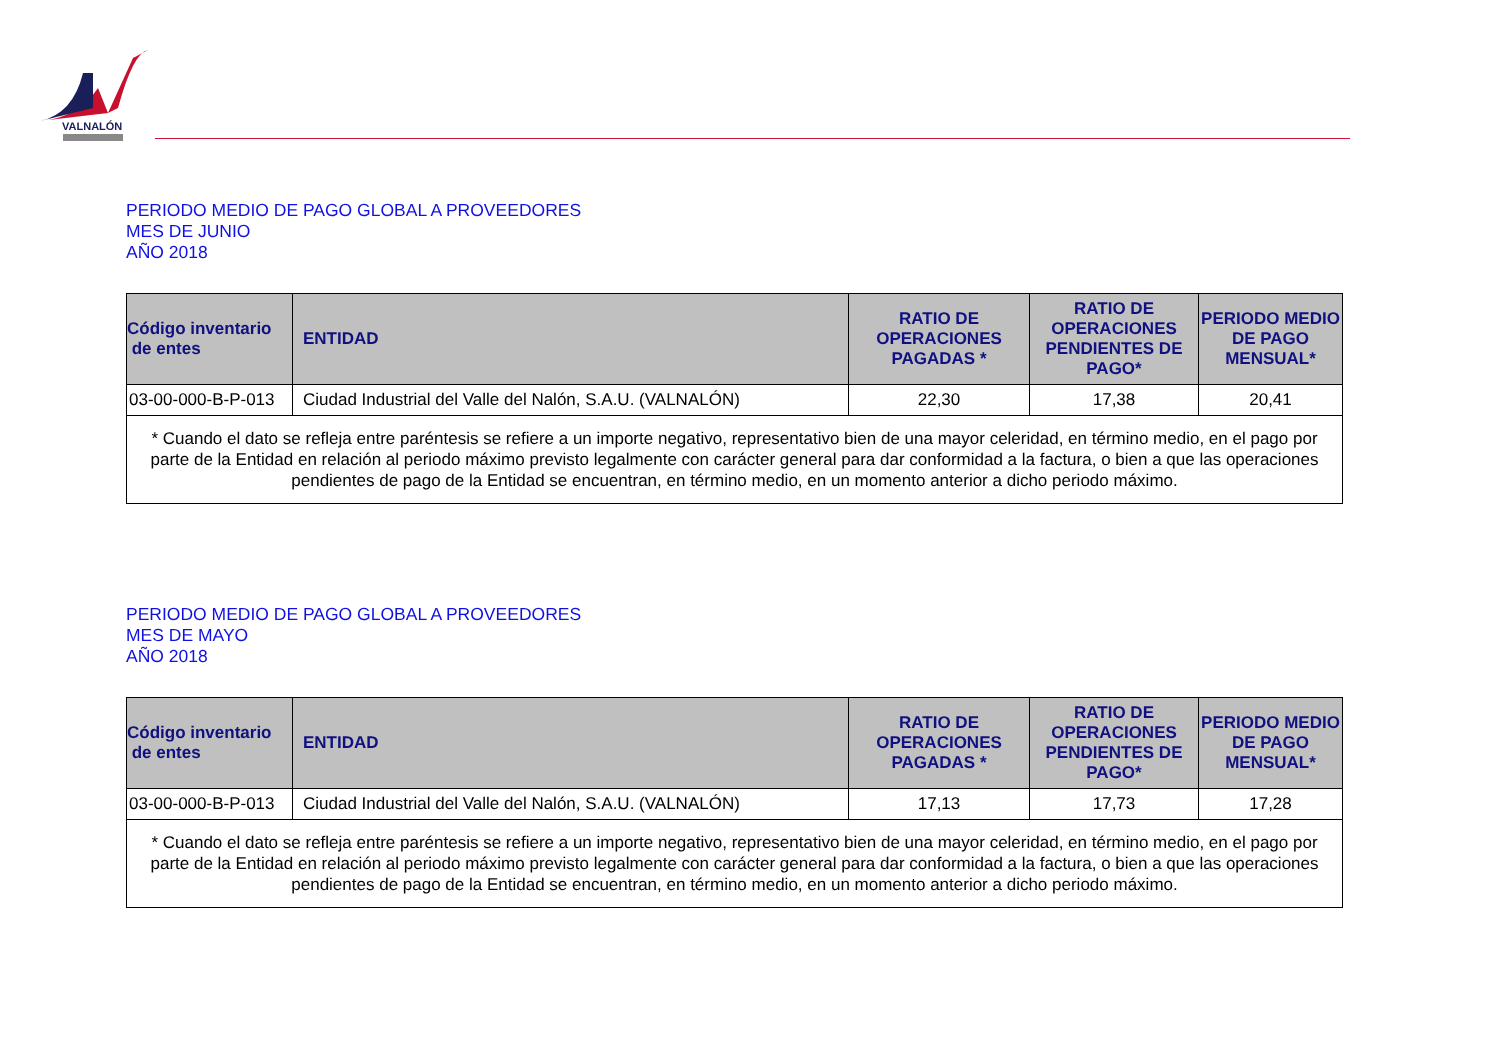VALNALÓN
PERIODO MEDIO DE PAGO GLOBAL A PROVEEDORES
MES DE JUNIO
AÑO 2018
| Código inventario de entes | ENTIDAD | RATIO DE OPERACIONES PAGADAS * | RATIO DE OPERACIONES PENDIENTES DE PAGO* | PERIODO MEDIO DE PAGO MENSUAL* |
| --- | --- | --- | --- | --- |
| 03-00-000-B-P-013 | Ciudad Industrial del Valle del Nalón, S.A.U. (VALNALÓN) | 22,30 | 17,38 | 20,41 |
| * Cuando el dato se refleja entre paréntesis se refiere a un importe negativo, representativo bien de una mayor celeridad, en término medio, en el pago por parte de la Entidad en relación al periodo máximo previsto legalmente con carácter general para dar conformidad a la factura, o bien a que las operaciones pendientes de pago de la Entidad se encuentran, en término medio, en un momento anterior a dicho periodo máximo. | | | | |
PERIODO MEDIO DE PAGO GLOBAL A PROVEEDORES
MES DE MAYO
AÑO 2018
| Código inventario de entes | ENTIDAD | RATIO DE OPERACIONES PAGADAS * | RATIO DE OPERACIONES PENDIENTES DE PAGO* | PERIODO MEDIO DE PAGO MENSUAL* |
| --- | --- | --- | --- | --- |
| 03-00-000-B-P-013 | Ciudad Industrial del Valle del Nalón, S.A.U. (VALNALÓN) | 17,13 | 17,73 | 17,28 |
| * Cuando el dato se refleja entre paréntesis se refiere a un importe negativo, representativo bien de una mayor celeridad, en término medio, en el pago por parte de la Entidad en relación al periodo máximo previsto legalmente con carácter general para dar conformidad a la factura, o bien a que las operaciones pendientes de pago de la Entidad se encuentran, en término medio, en un momento anterior a dicho periodo máximo. | | | | |